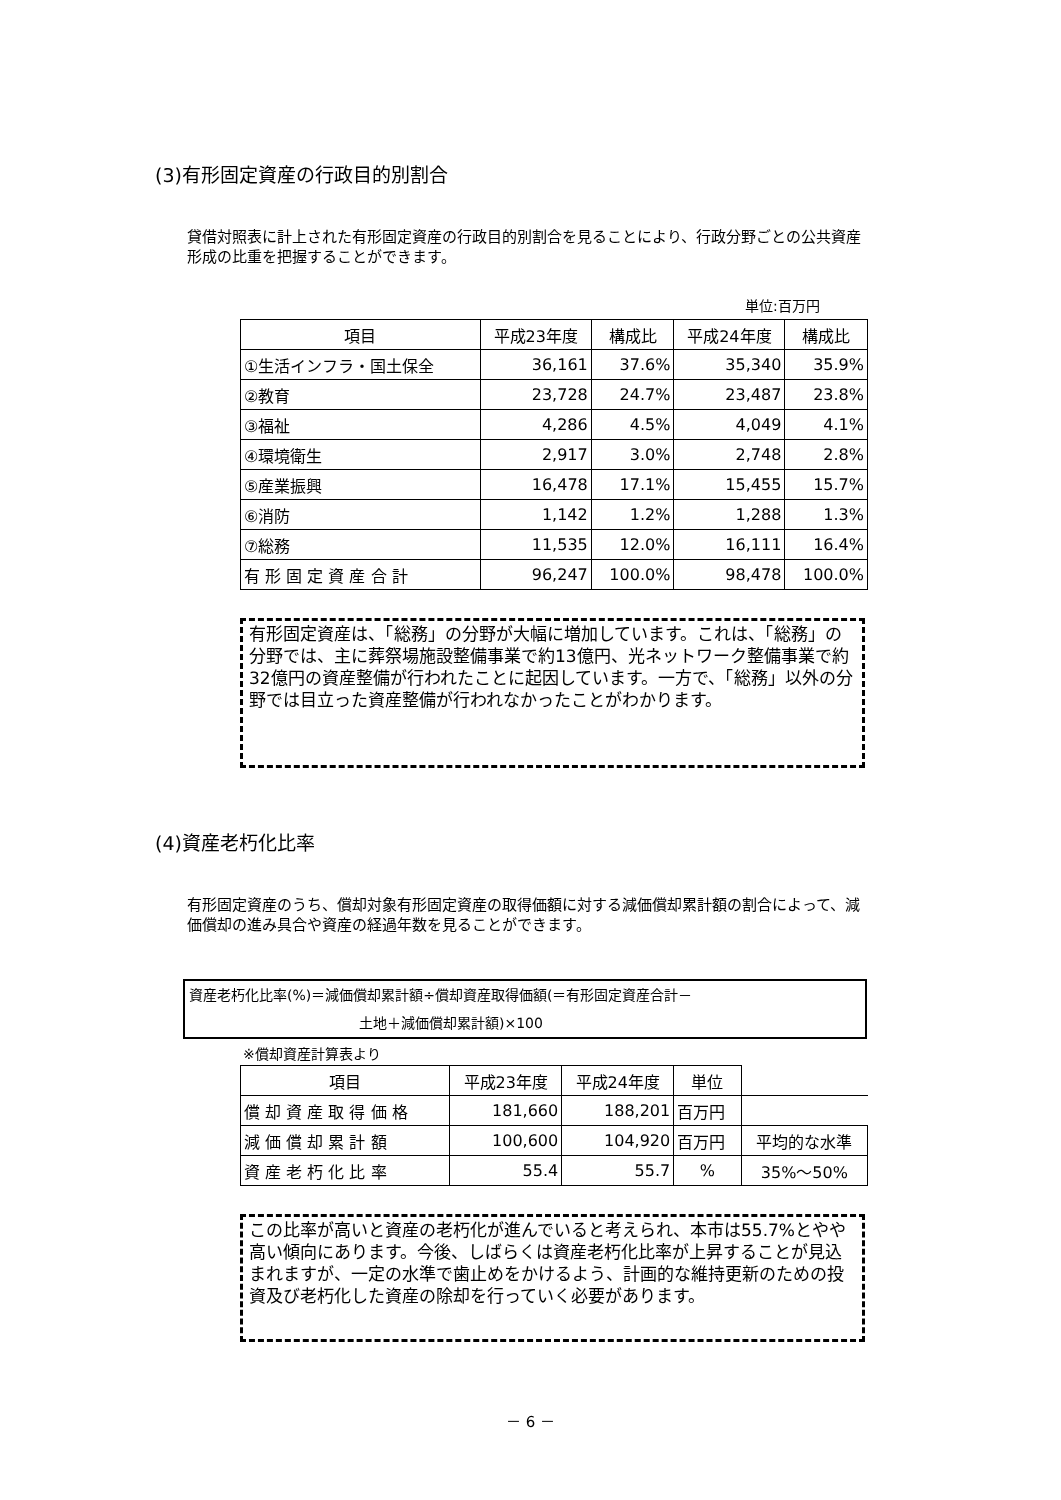(3)有形固定資産の行政目的別割合
貸借対照表に計上された有形固定資産の行政目的別割合を見ることにより、行政分野ごとの公共資産形成の比重を把握することができます。
単位:百万円
| 項目 | 平成23年度 | 構成比 | 平成24年度 | 構成比 |
| --- | --- | --- | --- | --- |
| ①生活インフラ・国土保全 | 36,161 | 37.6% | 35,340 | 35.9% |
| ②教育 | 23,728 | 24.7% | 23,487 | 23.8% |
| ③福祉 | 4,286 | 4.5% | 4,049 | 4.1% |
| ④環境衛生 | 2,917 | 3.0% | 2,748 | 2.8% |
| ⑤産業振興 | 16,478 | 17.1% | 15,455 | 15.7% |
| ⑥消防 | 1,142 | 1.2% | 1,288 | 1.3% |
| ⑦総務 | 11,535 | 12.0% | 16,111 | 16.4% |
| 有 形 固 定 資 産 合 計 | 96,247 | 100.0% | 98,478 | 100.0% |
有形固定資産は、「総務」の分野が大幅に増加しています。これは、「総務」の分野では、主に葬祭場施設整備事業で約13億円、光ネットワーク整備事業で約32億円の資産整備が行われたことに起因しています。一方で、「総務」以外の分野では目立った資産整備が行われなかったことがわかります。
(4)資産老朽化比率
有形固定資産のうち、償却対象有形固定資産の取得価額に対する減価償却累計額の割合によって、減価償却の進み具合や資産の経過年数を見ることができます。
資産老朽化比率(%)＝減価償却累計額÷償却資産取得価額(＝有形固定資産合計－
土地＋減価償却累計額)×100
※償却資産計算表より
| 項目 | 平成23年度 | 平成24年度 | 単位 | |
| --- | --- | --- | --- | --- |
| 償 却 資 産 取 得 価 格 | 181,660 | 188,201 | 百万円 | |
| 減 価 償 却 累 計 額 | 100,600 | 104,920 | 百万円 | 平均的な水準 |
| 資 産 老 朽 化 比 率 | 55.4 | 55.7 | % | 35%～50% |
この比率が高いと資産の老朽化が進んでいると考えられ、本市は55.7%とやや高い傾向にあります。今後、しばらくは資産老朽化比率が上昇することが見込まれますが、一定の水準で歯止めをかけるよう、計画的な維持更新のための投資及び老朽化した資産の除却を行っていく必要があります。
－ 6 －